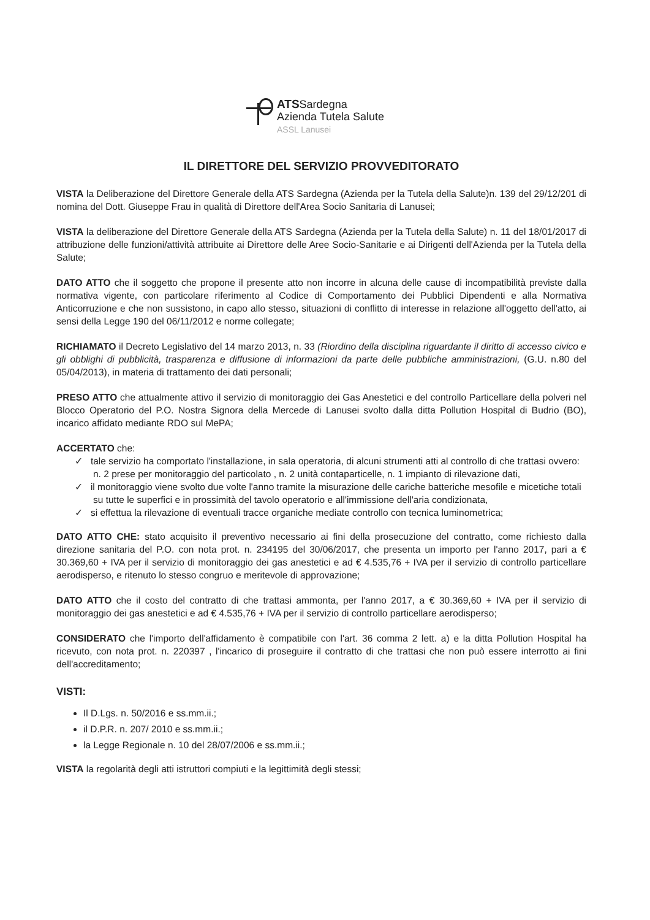ATSSardegna
Azienda Tutela Salute
ASSL Lanusei
IL DIRETTORE DEL SERVIZIO PROVVEDITORATO
VISTA la Deliberazione del Direttore Generale della ATS Sardegna (Azienda per la Tutela della Salute)n. 139 del 29/12/201 di nomina del Dott. Giuseppe Frau in qualità di Direttore dell'Area Socio Sanitaria di Lanusei;
VISTA la deliberazione del Direttore Generale della ATS Sardegna (Azienda per la Tutela della Salute) n. 11 del 18/01/2017 di attribuzione delle funzioni/attività attribuite ai Direttore delle Aree Socio-Sanitarie e ai Dirigenti dell'Azienda per la Tutela della Salute;
DATO ATTO che il soggetto che propone il presente atto non incorre in alcuna delle cause di incompatibilità previste dalla normativa vigente, con particolare riferimento al Codice di Comportamento dei Pubblici Dipendenti e alla Normativa Anticorruzione e che non sussistono, in capo allo stesso, situazioni di conflitto di interesse in relazione all'oggetto dell'atto, ai sensi della Legge 190 del 06/11/2012 e norme collegate;
RICHIAMATO il Decreto Legislativo del 14 marzo 2013, n. 33 (Riordino della disciplina riguardante il diritto di accesso civico e gli obblighi di pubblicità, trasparenza e diffusione di informazioni da parte delle pubbliche amministrazioni, (G.U. n.80 del 05/04/2013), in materia di trattamento dei dati personali;
PRESO ATTO che attualmente attivo il servizio di monitoraggio dei Gas Anestetici e del controllo Particellare della polveri nel Blocco Operatorio del P.O. Nostra Signora della Mercede di Lanusei svolto dalla ditta Pollution Hospital di Budrio (BO), incarico affidato mediante RDO sul MePA;
ACCERTATO che:
✓ tale servizio ha comportato l'installazione, in sala operatoria, di alcuni strumenti atti al controllo di che trattasi ovvero: n. 2 prese per monitoraggio del particolato , n. 2 unità contaparticelle, n. 1 impianto di rilevazione dati,
✓ il monitoraggio viene svolto due volte l'anno tramite la misurazione delle cariche batteriche mesofile e micetiche totali su tutte le superfici e in prossimità del tavolo operatorio e all'immissione dell'aria condizionata,
✓ si effettua la rilevazione di eventuali tracce organiche mediate controllo con tecnica luminometrica;
DATO ATTO CHE: stato acquisito il preventivo necessario ai fini della prosecuzione del contratto, come richiesto dalla direzione sanitaria del P.O. con nota prot. n. 234195 del 30/06/2017, che presenta un importo per l'anno 2017, pari a € 30.369,60 + IVA per il servizio di monitoraggio dei gas anestetici e ad € 4.535,76 + IVA per il servizio di controllo particellare aerodisperso, e ritenuto lo stesso congruo e meritevole di approvazione;
DATO ATTO che il costo del contratto di che trattasi ammonta, per l'anno 2017, a € 30.369,60 + IVA per il servizio di monitoraggio dei gas anestetici e ad € 4.535,76 + IVA per il servizio di controllo particellare aerodisperso;
CONSIDERATO che l'importo dell'affidamento è compatibile con l'art. 36 comma 2 lett. a) e la ditta Pollution Hospital ha ricevuto, con nota prot. n. 220397 , l'incarico di proseguire il contratto di che trattasi che non può essere interrotto ai fini dell'accreditamento;
VISTI:
Il D.Lgs. n. 50/2016 e ss.mm.ii.;
il D.P.R. n. 207/ 2010 e ss.mm.ii.;
la Legge Regionale n. 10 del 28/07/2006 e ss.mm.ii.;
VISTA la regolarità degli atti istruttori compiuti e la legittimità degli stessi;